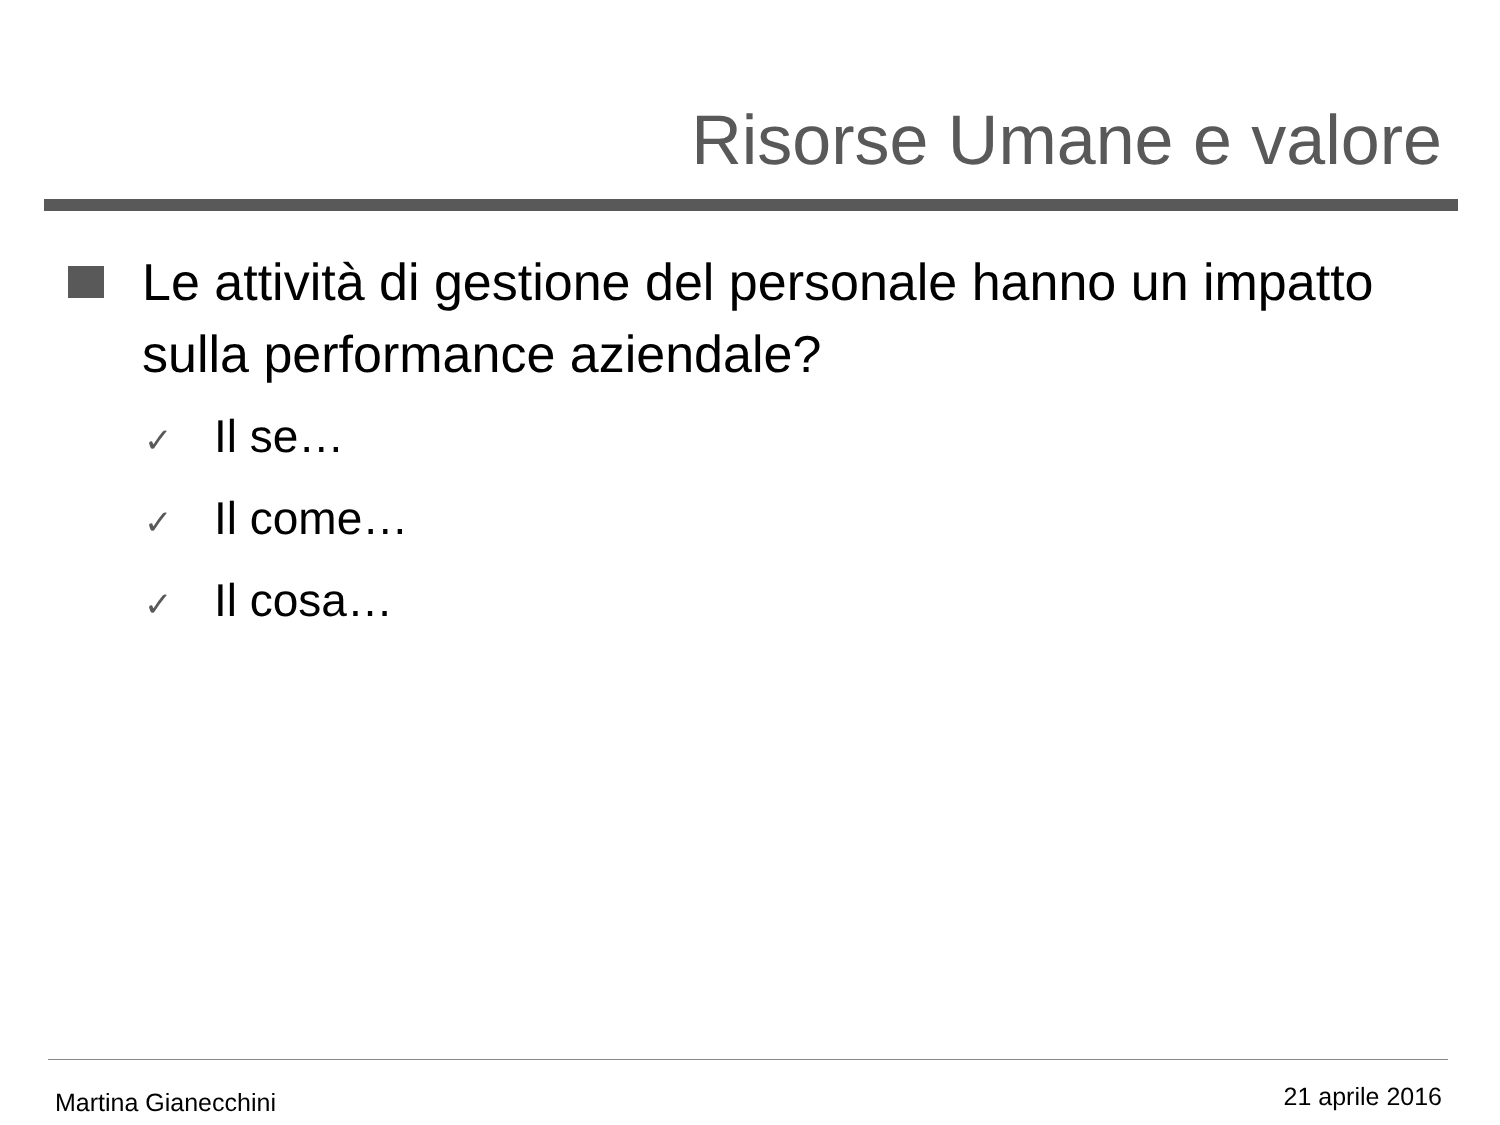Risorse Umane e valore
Le attività di gestione del personale hanno un impatto sulla performance aziendale?
✓ Il se…
✓ Il come…
✓ Il cosa…
Martina Gianecchini 21 aprile 2016